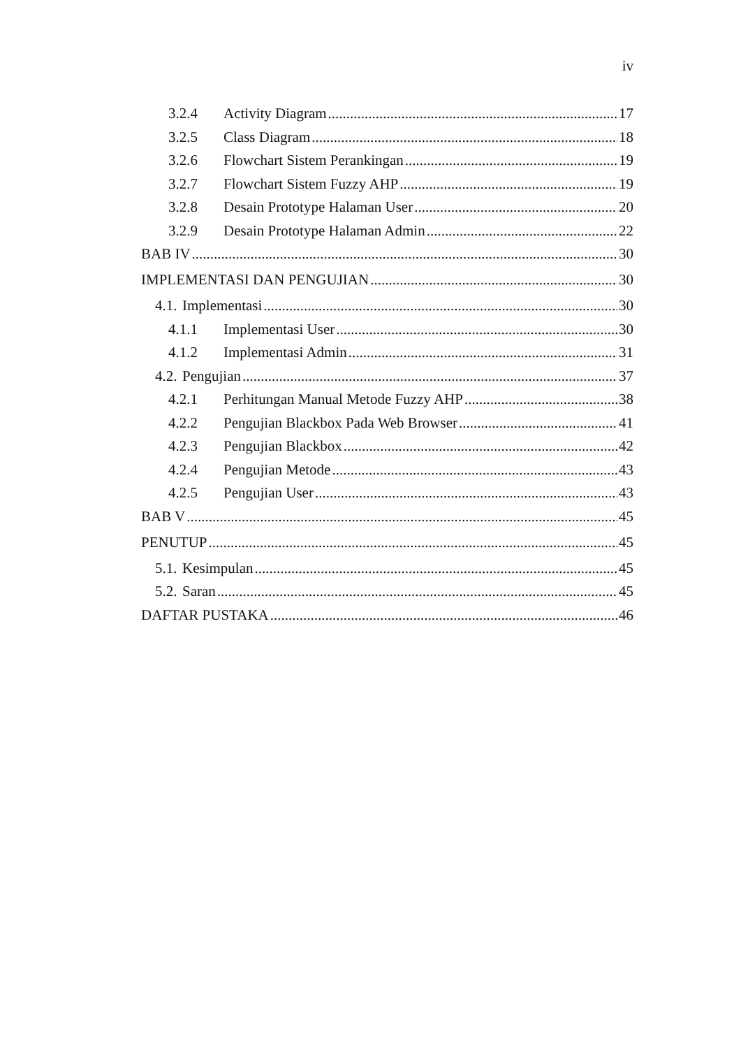iv
3.2.4 Activity Diagram 17
3.2.5 Class Diagram 18
3.2.6 Flowchart Sistem Perankingan 19
3.2.7 Flowchart Sistem Fuzzy AHP 19
3.2.8 Desain Prototype Halaman User 20
3.2.9 Desain Prototype Halaman Admin 22
BAB IV 30
IMPLEMENTASI DAN PENGUJIAN 30
4.1. Implementasi 30
4.1.1 Implementasi User 30
4.1.2 Implementasi Admin 31
4.2. Pengujian 37
4.2.1 Perhitungan Manual Metode Fuzzy AHP 38
4.2.2 Pengujian Blackbox Pada Web Browser 41
4.2.3 Pengujian Blackbox 42
4.2.4 Pengujian Metode 43
4.2.5 Pengujian User 43
BAB V 45
PENUTUP 45
5.1. Kesimpulan 45
5.2. Saran 45
DAFTAR PUSTAKA 46